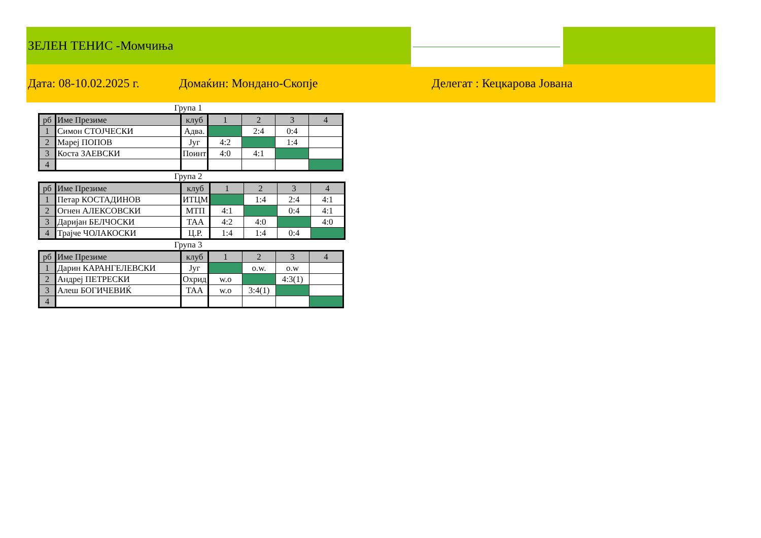ЗЕЛЕН ТЕНИС -Момчиња
Дата: 08-10.02.2025 г. Домаќин: Мондано-Скопје Делегат : Кецкарова Јована
Група 1
| рб | Име Презиме | клуб | 1 | 2 | 3 | 4 |
| --- | --- | --- | --- | --- | --- | --- |
| 1 | Симон СТОЈЧЕСКИ | Адва. | | 2:4 | 0:4 | |
| 2 | Мареј ПОПОВ | Југ | 4:2 | | 1:4 | |
| 3 | Коста ЗАЕВСКИ | Поинт | 4:0 | 4:1 | | |
| 4 | | | | | | |
Група 2
| рб | Име Презиме | клуб | 1 | 2 | 3 | 4 |
| --- | --- | --- | --- | --- | --- | --- |
| 1 | Петар КОСТАДИНОВ | ИТЦМ | | 1:4 | 2:4 | 4:1 |
| 2 | Огнен АЛЕКСОВСКИ | МТП | 4:1 | | 0:4 | 4:1 |
| 3 | Даријан БЕЛЧОСКИ | ТАА | 4:2 | 4:0 | | 4:0 |
| 4 | Трајче ЧОЛАКОСКИ | Ц.Р. | 1:4 | 1:4 | 0:4 | |
Група 3
| рб | Име Презиме | клуб | 1 | 2 | 3 | 4 |
| --- | --- | --- | --- | --- | --- | --- |
| 1 | Дарин КАРАНГЕЛЕВСКИ | Југ | | o.w. | o.w | |
| 2 | Андреј ПЕТРЕСКИ | Охрид | w.o | | 4:3(1) | |
| 3 | Алеш БОГИЧЕВИЌ | ТАА | w.o | 3:4(1) | | |
| 4 | | | | | | |